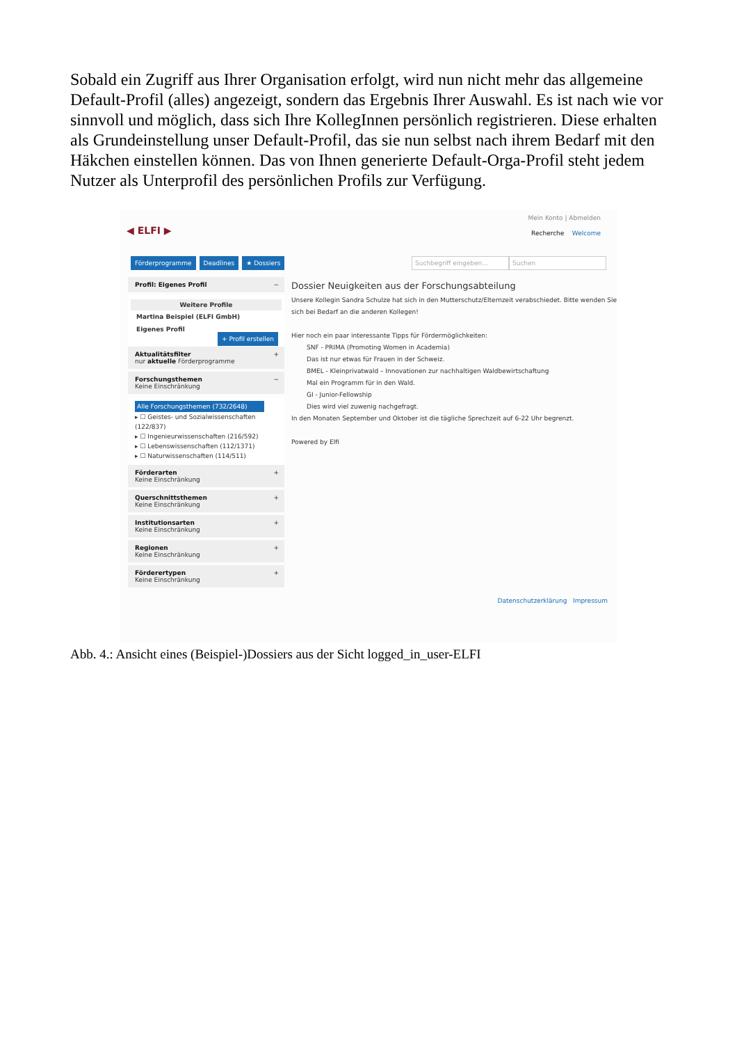Sobald ein Zugriff aus Ihrer Organisation erfolgt, wird nun nicht mehr das allgemeine Default-Profil (alles) angezeigt, sondern das Ergebnis Ihrer Auswahl. Es ist nach wie vor sinnvoll und möglich, dass sich Ihre KollegInnen persönlich registrieren. Diese erhalten als Grundeinstellung unser Default-Profil, das sie nun selbst nach ihrem Bedarf mit den Häkchen einstellen können. Das von Ihnen generierte Default-Orga-Profil steht jedem Nutzer als Unterprofil des persönlichen Profils zur Verfügung.
◀ ELFI ▶
Mein Konto | Abmelden
Recherche Welcome
Förderprogramme Deadlines ★ Dossiers Suchbegriff eingeben… Suchen
Profil: Eigenes Profil −
Weitere Profile
Martina Beispiel (ELFI GmbH)
Eigenes Profil
+ Profil erstellen
Aktualitätsfilter +
nur aktuelle Förderprogramme
Forschungsthemen −
Keine Einschränkung
Alle Forschungsthemen (732/2648)
▸ ☐ Geistes- und Sozialwissenschaften (122/837)
▸ ☐ Ingenieurwissenschaften (216/592)
▸ ☐ Lebenswissenschaften (112/1371)
▸ ☐ Naturwissenschaften (114/511)
Förderarten +
Keine Einschränkung
Querschnittsthemen +
Keine Einschränkung
Institutionsarten +
Keine Einschränkung
Regionen +
Keine Einschränkung
Förderertypen +
Keine Einschränkung
Dossier Neuigkeiten aus der Forschungsabteilung
Unsere Kollegin Sandra Schulze hat sich in den Mutterschutz/Elternzeit verabschiedet. Bitte wenden Sie sich bei Bedarf an die anderen Kollegen!
Hier noch ein paar interessante Tipps für Fördermöglichkeiten:
SNF - PRIMA (Promoting Women in Academia)
Das ist nur etwas für Frauen in der Schweiz.
BMEL - Kleinprivatwald – Innovationen zur nachhaltigen Waldbewirtschaftung
Mal ein Programm für in den Wald.
GI - Junior-Fellowship
Dies wird viel zuwenig nachgefragt.
In den Monaten September und Oktober ist die tägliche Sprechzeit auf 6-22 Uhr begrenzt.
Powered by Elfi
Datenschutzerklärung Impressum
Abb. 4.: Ansicht eines (Beispiel-)Dossiers aus der Sicht logged_in_user-ELFI